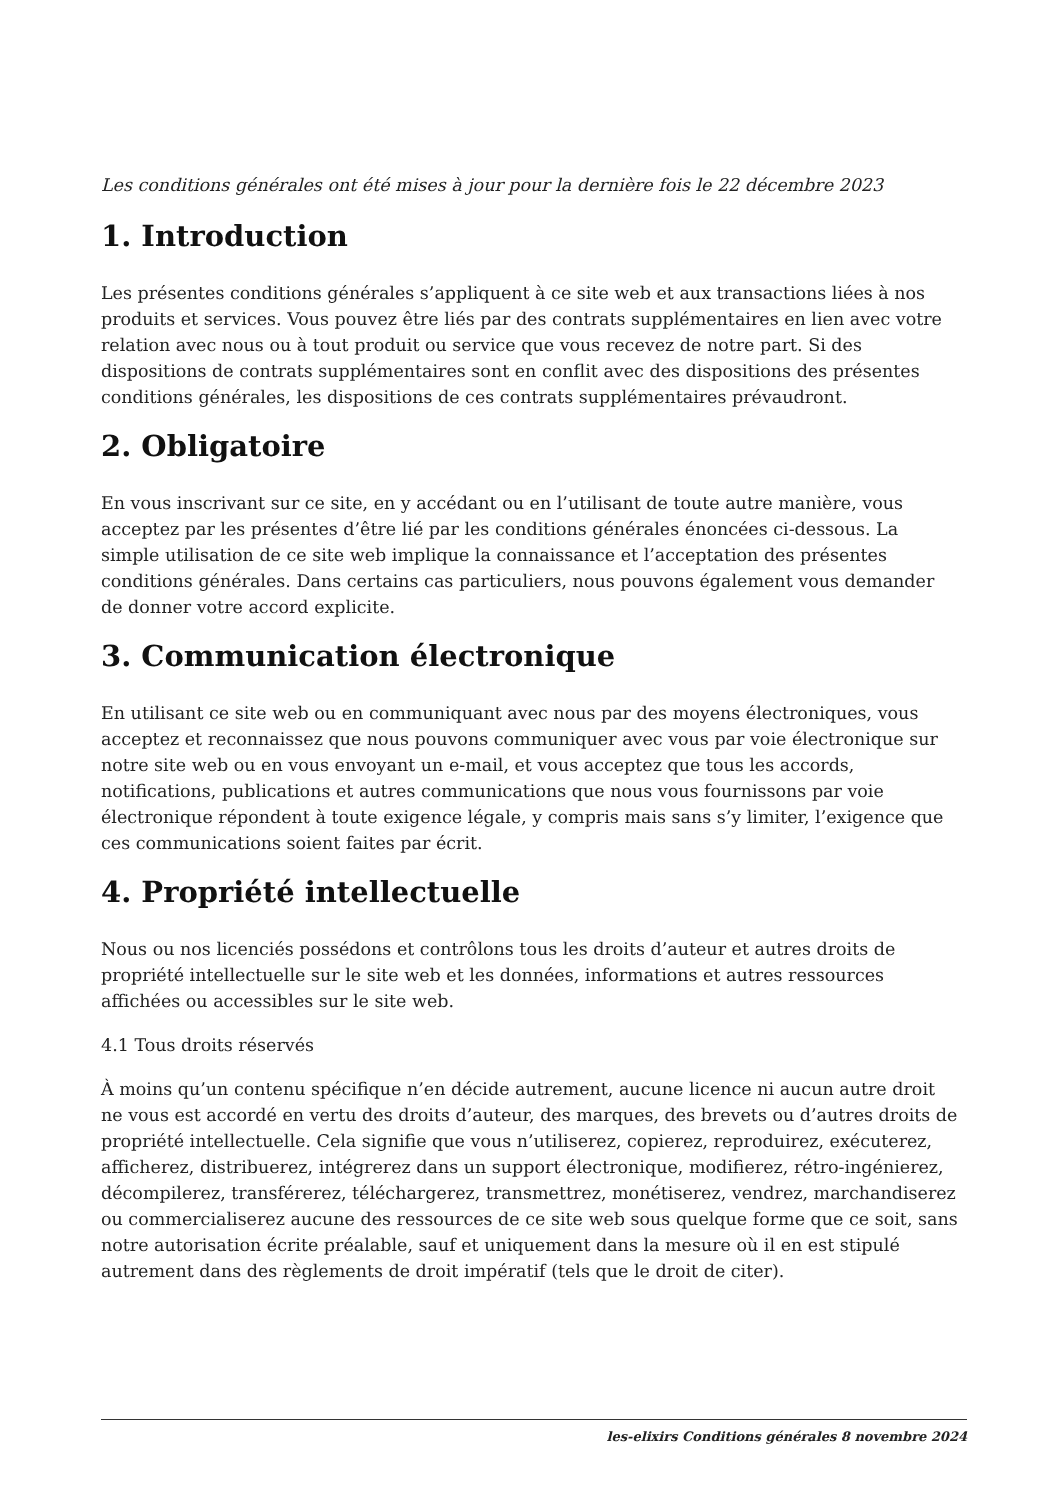Les conditions générales ont été mises à jour pour la dernière fois le 22 décembre 2023
1. Introduction
Les présentes conditions générales s’appliquent à ce site web et aux transactions liées à nos produits et services. Vous pouvez être liés par des contrats supplémentaires en lien avec votre relation avec nous ou à tout produit ou service que vous recevez de notre part. Si des dispositions de contrats supplémentaires sont en conflit avec des dispositions des présentes conditions générales, les dispositions de ces contrats supplémentaires prévaudront.
2. Obligatoire
En vous inscrivant sur ce site, en y accédant ou en l’utilisant de toute autre manière, vous acceptez par les présentes d’être lié par les conditions générales énoncées ci-dessous. La simple utilisation de ce site web implique la connaissance et l’acceptation des présentes conditions générales. Dans certains cas particuliers, nous pouvons également vous demander de donner votre accord explicite.
3. Communication électronique
En utilisant ce site web ou en communiquant avec nous par des moyens électroniques, vous acceptez et reconnaissez que nous pouvons communiquer avec vous par voie électronique sur notre site web ou en vous envoyant un e-mail, et vous acceptez que tous les accords, notifications, publications et autres communications que nous vous fournissons par voie électronique répondent à toute exigence légale, y compris mais sans s’y limiter, l’exigence que ces communications soient faites par écrit.
4. Propriété intellectuelle
Nous ou nos licenciés possédons et contrôlons tous les droits d’auteur et autres droits de propriété intellectuelle sur le site web et les données, informations et autres ressources affichées ou accessibles sur le site web.
4.1 Tous droits réservés
À moins qu’un contenu spécifique n’en décide autrement, aucune licence ni aucun autre droit ne vous est accordé en vertu des droits d’auteur, des marques, des brevets ou d’autres droits de propriété intellectuelle. Cela signifie que vous n’utiliserez, copierez, reproduirez, exécuterez, afficherez, distribuerez, intégrerez dans un support électronique, modifierez, rétro-ingénierez, décompilerez, transférerez, téléchargerez, transmettrez, monétiserez, vendrez, marchandiserez ou commercialiserez aucune des ressources de ce site web sous quelque forme que ce soit, sans notre autorisation écrite préalable, sauf et uniquement dans la mesure où il en est stipulé autrement dans des règlements de droit impératif (tels que le droit de citer).
les-elixirs Conditions générales 8 novembre 2024